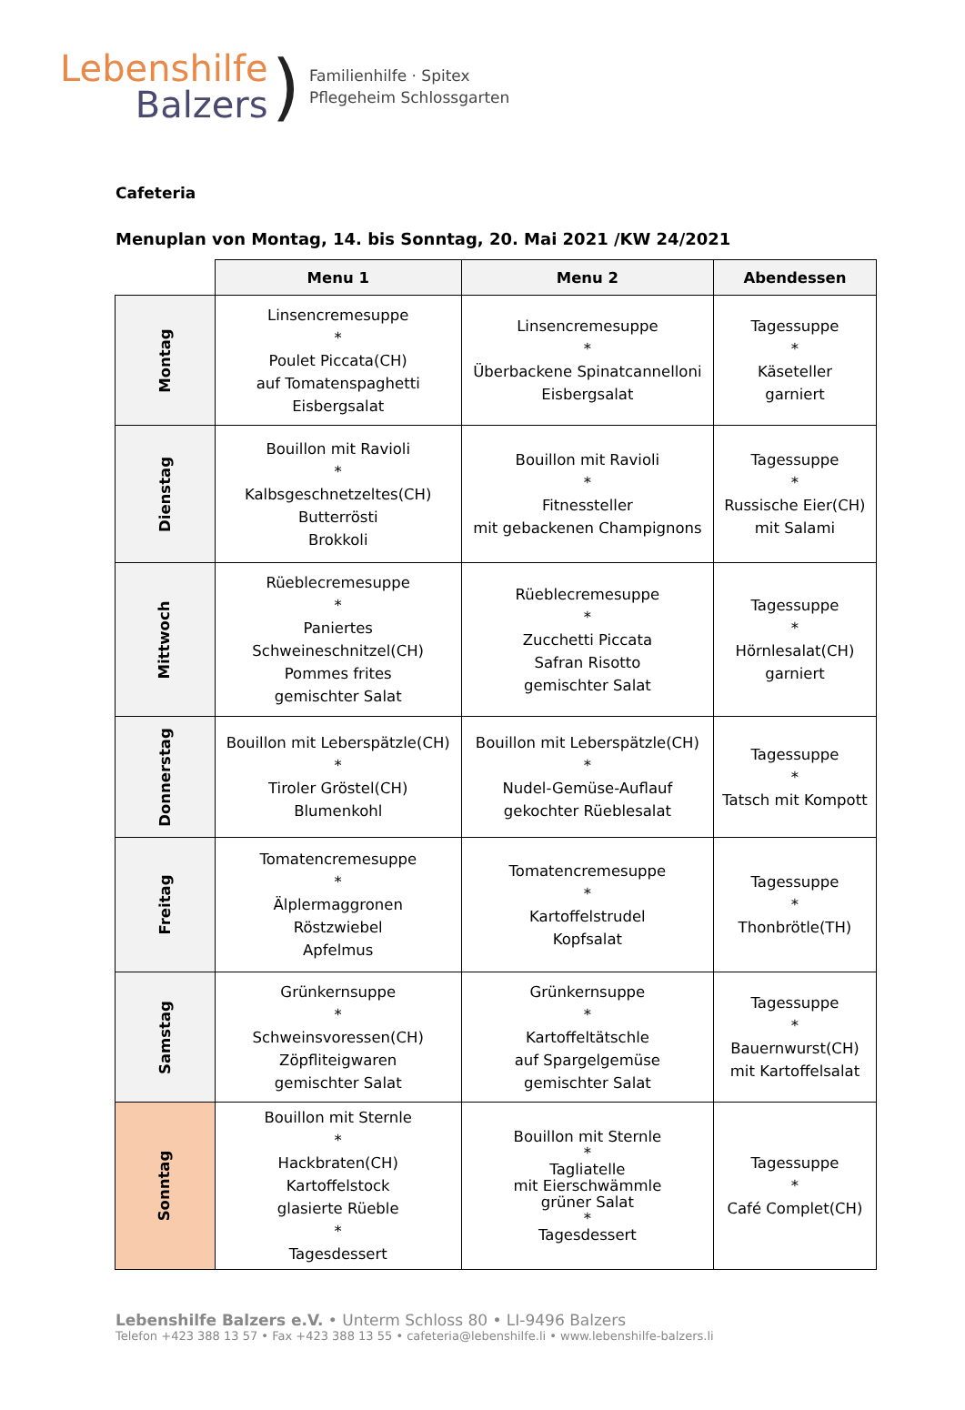Lebenshilfe
Balzers
)
Familienhilfe · Spitex
Pflegeheim Schlossgarten
Cafeteria
Menuplan von Montag, 14. bis Sonntag, 20. Mai 2021 /KW 24/2021
| | Menu 1 | Menu 2 | Abendessen |
| --- | --- | --- | --- |
| Montag | Linsencremesuppe * Poulet Piccata(CH) auf Tomatenspaghetti Eisbergsalat | Linsencremesuppe * Überbackene Spinatcannelloni Eisbergsalat | Tagessuppe * Käseteller garniert |
| Dienstag | Bouillon mit Ravioli * Kalbsgeschnetzeltes(CH) Butterrösti Brokkoli | Bouillon mit Ravioli * Fitnessteller mit gebackenen Champignons | Tagessuppe * Russische Eier(CH) mit Salami |
| Mittwoch | Rüeblecremesuppe * Paniertes Schweineschnitzel(CH) Pommes frites gemischter Salat | Rüeblecremesuppe * Zucchetti Piccata Safran Risotto gemischter Salat | Tagessuppe * Hörnlesalat(CH) garniert |
| Donnerstag | Bouillon mit Leberspätzle(CH) * Tiroler Gröstel(CH) Blumenkohl | Bouillon mit Leberspätzle(CH) * Nudel-Gemüse-Auflauf gekochter Rüeblesalat | Tagessuppe * Tatsch mit Kompott |
| Freitag | Tomatencremesuppe * Älplermaggronen Röstzwiebel Apfelmus | Tomatencremesuppe * Kartoffelstrudel Kopfsalat | Tagessuppe * Thonbrötle(TH) |
| Samstag | Grünkernsuppe * Schweinsvoressen(CH) Zöpfliteigwaren gemischter Salat | Grünkernsuppe * Kartoffeltätschle auf Spargelgemüse gemischter Salat | Tagessuppe * Bauernwurst(CH) mit Kartoffelsalat |
| Sonntag | Bouillon mit Sternle * Hackbraten(CH) Kartoffelstock glasierte Rüeble * Tagesdessert | Bouillon mit Sternle * Tagliatelle mit Eierschwämmle grüner Salat * Tagesdessert | Tagessuppe * Café Complet(CH) |
Lebenshilfe Balzers e.V. • Unterm Schloss 80 • LI-9496 Balzers
Telefon +423 388 13 57 • Fax +423 388 13 55 • cafeteria@lebenshilfe.li • www.lebenshilfe-balzers.li